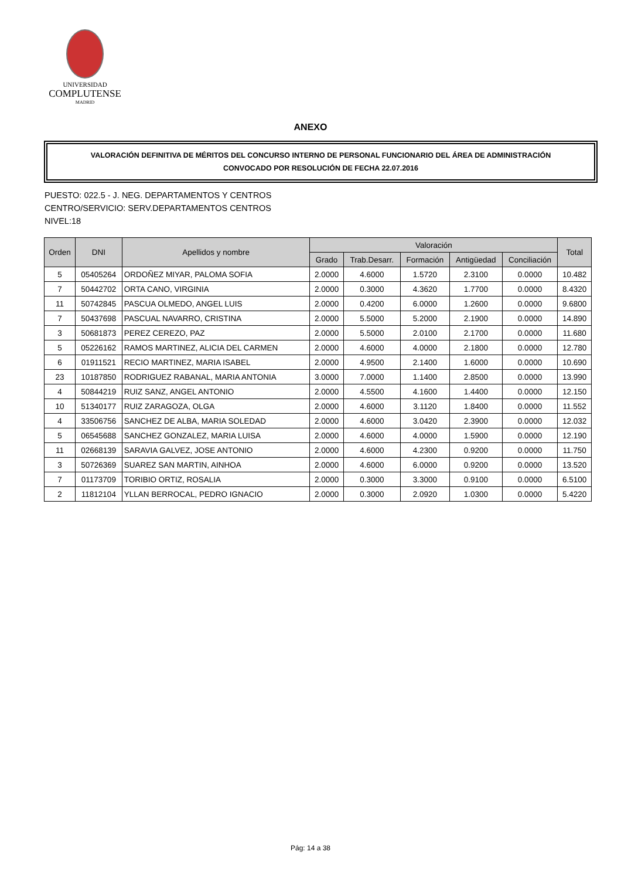UNIVERSIDAD
COMPLUTENSE
MADRID
ANEXO
VALORACIÓN DEFINITIVA DE MÉRITOS DEL CONCURSO INTERNO DE PERSONAL FUNCIONARIO DEL ÁREA DE ADMINISTRACIÓN
CONVOCADO POR RESOLUCIÓN DE FECHA 22.07.2016
PUESTO: 022.5 - J. NEG. DEPARTAMENTOS Y CENTROS
CENTRO/SERVICIO: SERV.DEPARTAMENTOS CENTROS
NIVEL:18
| Orden | DNI | Apellidos y nombre | Valoración | | | | | Total |
| --- | --- | --- | --- | --- | --- | --- | --- | --- |
| | | | Grado | Trab.Desarr. | Formación | Antigüedad | Conciliación | |
| 5 | 05405264 | ORDOÑEZ MIYAR, PALOMA SOFIA | 2.0000 | 4.6000 | 1.5720 | 2.3100 | 0.0000 | 10.482 |
| 7 | 50442702 | ORTA CANO, VIRGINIA | 2.0000 | 0.3000 | 4.3620 | 1.7700 | 0.0000 | 8.4320 |
| 11 | 50742845 | PASCUA OLMEDO, ANGEL LUIS | 2.0000 | 0.4200 | 6.0000 | 1.2600 | 0.0000 | 9.6800 |
| 7 | 50437698 | PASCUAL NAVARRO, CRISTINA | 2.0000 | 5.5000 | 5.2000 | 2.1900 | 0.0000 | 14.890 |
| 3 | 50681873 | PEREZ CEREZO, PAZ | 2.0000 | 5.5000 | 2.0100 | 2.1700 | 0.0000 | 11.680 |
| 5 | 05226162 | RAMOS MARTINEZ, ALICIA DEL CARMEN | 2.0000 | 4.6000 | 4.0000 | 2.1800 | 0.0000 | 12.780 |
| 6 | 01911521 | RECIO MARTINEZ, MARIA ISABEL | 2.0000 | 4.9500 | 2.1400 | 1.6000 | 0.0000 | 10.690 |
| 23 | 10187850 | RODRIGUEZ RABANAL, MARIA ANTONIA | 3.0000 | 7.0000 | 1.1400 | 2.8500 | 0.0000 | 13.990 |
| 4 | 50844219 | RUIZ SANZ, ANGEL ANTONIO | 2.0000 | 4.5500 | 4.1600 | 1.4400 | 0.0000 | 12.150 |
| 10 | 51340177 | RUIZ ZARAGOZA, OLGA | 2.0000 | 4.6000 | 3.1120 | 1.8400 | 0.0000 | 11.552 |
| 4 | 33506756 | SANCHEZ DE ALBA, MARIA SOLEDAD | 2.0000 | 4.6000 | 3.0420 | 2.3900 | 0.0000 | 12.032 |
| 5 | 06545688 | SANCHEZ GONZALEZ, MARIA LUISA | 2.0000 | 4.6000 | 4.0000 | 1.5900 | 0.0000 | 12.190 |
| 11 | 02668139 | SARAVIA GALVEZ, JOSE ANTONIO | 2.0000 | 4.6000 | 4.2300 | 0.9200 | 0.0000 | 11.750 |
| 3 | 50726369 | SUAREZ SAN MARTIN, AINHOA | 2.0000 | 4.6000 | 6.0000 | 0.9200 | 0.0000 | 13.520 |
| 7 | 01173709 | TORIBIO ORTIZ, ROSALIA | 2.0000 | 0.3000 | 3.3000 | 0.9100 | 0.0000 | 6.5100 |
| 2 | 11812104 | YLLAN BERROCAL, PEDRO IGNACIO | 2.0000 | 0.3000 | 2.0920 | 1.0300 | 0.0000 | 5.4220 |
Pág: 14 a 38